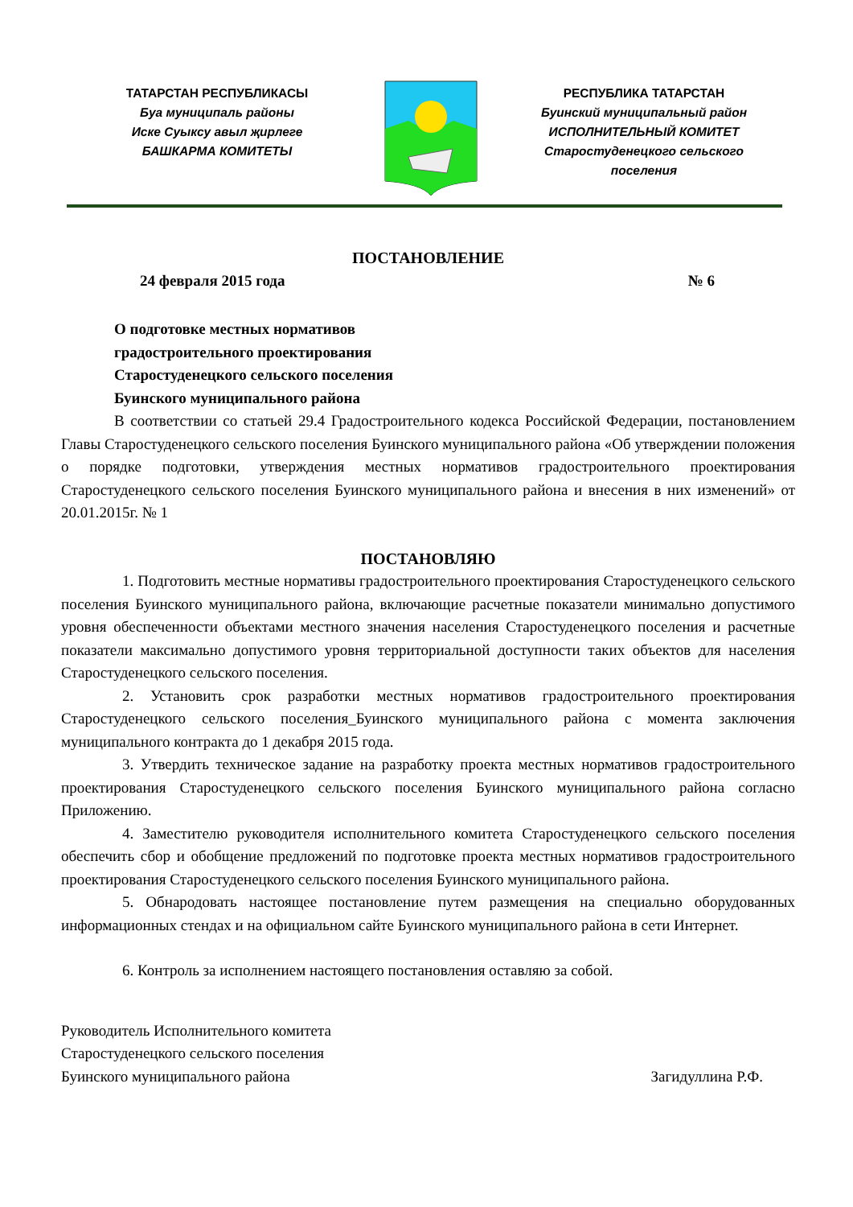ТАТАРСТАН РЕСПУБЛИКАСЫ
Буа муниципаль районы
Иске Суыксу авыл җирлеге
БАШКАРМА КОМИТЕТЫ
РЕСПУБЛИКА ТАТАРСТАН
Буинский муниципальный район
ИСПОЛНИТЕЛЬНЫЙ КОМИТЕТ
Старостуденецкого сельского
поселения
ПОСТАНОВЛЕНИЕ
24 февраля 2015 года № 6
О подготовке местных нормативов
градостроительного проектирования
Старостуденецкого сельского поселения
Буинского муниципального района
В соответствии со статьей 29.4 Градостроительного кодекса Российской Федерации, постановлением Главы Старостуденецкого сельского поселения Буинского муниципального района «Об утверждении положения о порядке подготовки, утверждения местных нормативов градостроительного проектирования Старостуденецкого сельского поселения Буинского муниципального района и внесения в них изменений» от 20.01.2015г. № 1
ПОСТАНОВЛЯЮ
1. Подготовить местные нормативы градостроительного проектирования Старостуденецкого сельского поселения Буинского муниципального района, включающие расчетные показатели минимально допустимого уровня обеспеченности объектами местного значения населения Старостуденецкого поселения и расчетные показатели максимально допустимого уровня территориальной доступности таких объектов для населения Старостуденецкого сельского поселения.
2. Установить срок разработки местных нормативов градостроительного проектирования Старостуденецкого сельского поселения_Буинского муниципального района с момента заключения муниципального контракта до 1 декабря 2015 года.
3. Утвердить техническое задание на разработку проекта местных нормативов градостроительного проектирования Старостуденецкого сельского поселения Буинского муниципального района согласно Приложению.
4. Заместителю руководителя исполнительного комитета Старостуденецкого сельского поселения обеспечить сбор и обобщение предложений по подготовке проекта местных нормативов градостроительного проектирования Старостуденецкого сельского поселения Буинского муниципального района.
5. Обнародовать настоящее постановление путем размещения на специально оборудованных информационных стендах и на официальном сайте Буинского муниципального района в сети Интернет.
6. Контроль за исполнением настоящего постановления оставляю за собой.
Руководитель Исполнительного комитета
Старостуденецкого сельского поселения
Буинского муниципального района Загидуллина Р.Ф.